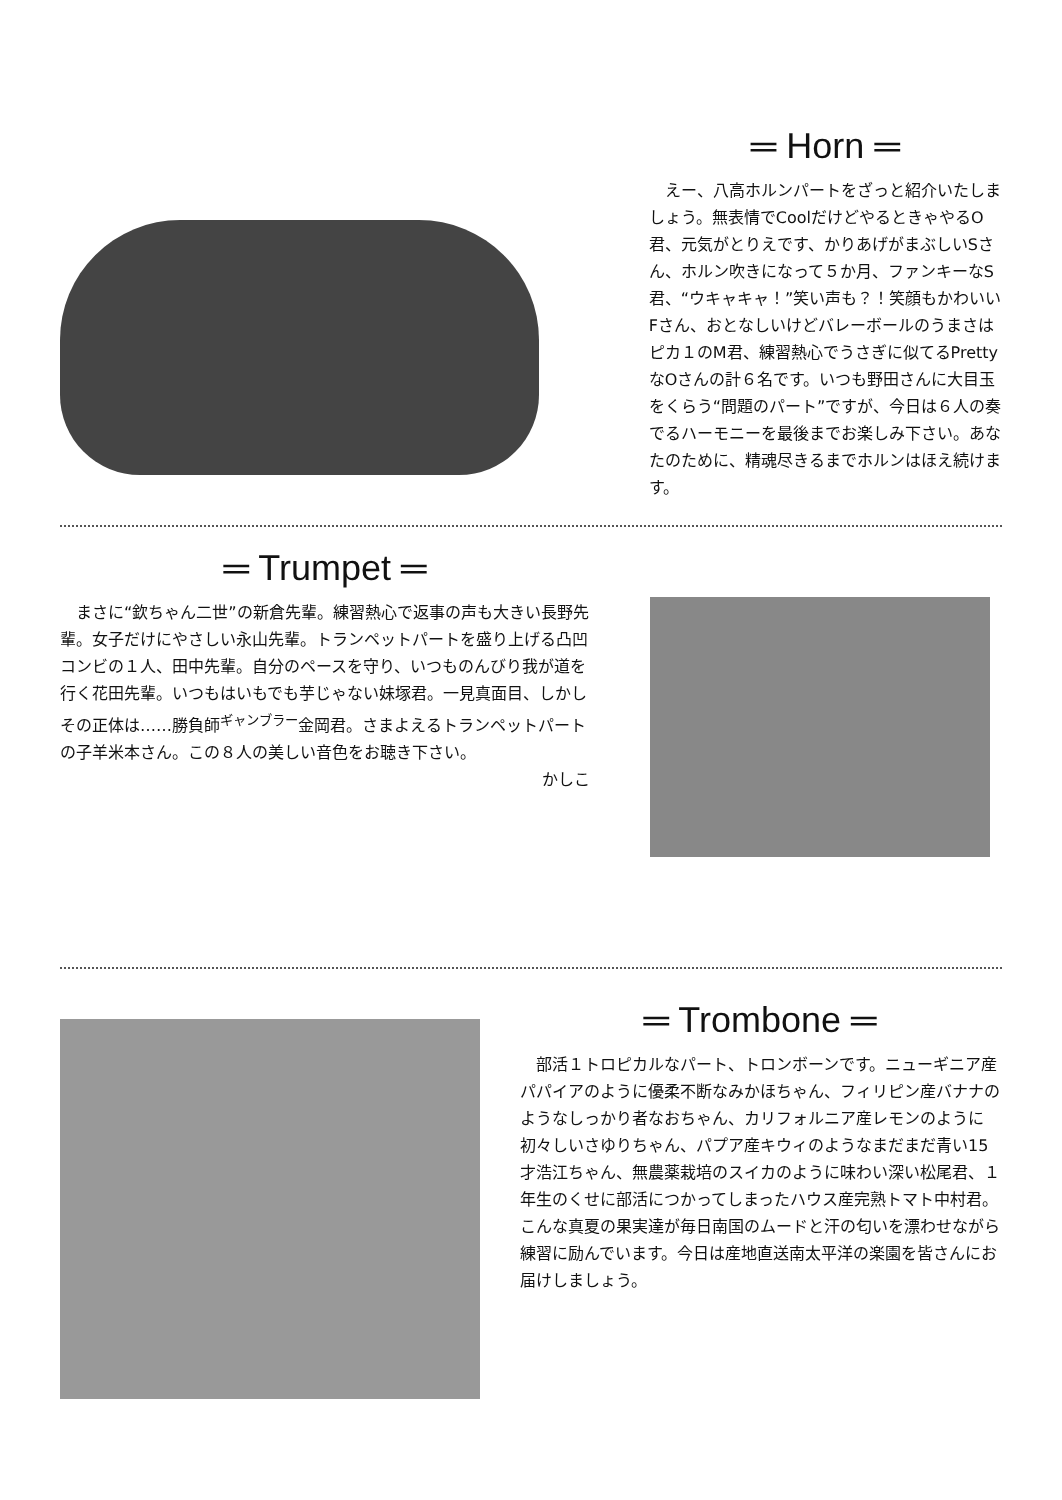═ Horn ═
　えー、八高ホルンパートをざっと紹介いたしましょう。無表情でCoolだけどやるときゃやるO君、元気がとりえです、かりあげがまぶしいSさん、ホルン吹きになって５か月、ファンキーなS君、“ウキャキャ！”笑い声も？！笑顔もかわいいFさん、おとなしいけどバレーボールのうまさはピカ１のM君、練習熱心でうさぎに似てるPrettyなOさんの計６名です。いつも野田さんに大目玉をくらう“問題のパート”ですが、今日は６人の奏でるハーモニーを最後までお楽しみ下さい。あなたのために、精魂尽きるまでホルンはほえ続けます。
═ Trumpet ═
　まさに“欽ちゃん二世”の新倉先輩。練習熱心で返事の声も大きい長野先輩。女子だけにやさしい永山先輩。トランペットパートを盛り上げる凸凹コンビの１人、田中先輩。自分のペースを守り、いつものんびり我が道を行く花田先輩。いつもはいもでも芋じゃない妹塚君。一見真面目、しかしその正体は……勝負師<sup>ギャンブラー</sup>金岡君。さまよえるトランペットパートの子羊米本さん。この８人の美しい音色をお聴き下さい。
かしこ
═ Trombone ═
　部活１トロピカルなパート、トロンボーンです。ニューギニア産パパイアのように優柔不断なみかほちゃん、フィリピン産バナナのようなしっかり者なおちゃん、カリフォルニア産レモンのように初々しいさゆりちゃん、パプア産キウィのようなまだまだ青い15才浩江ちゃん、無農薬栽培のスイカのように味わい深い松尾君、１年生のくせに部活につかってしまったハウス産完熟トマト中村君。こんな真夏の果実達が毎日南国のムードと汗の匂いを漂わせながら練習に励んでいます。今日は産地直送南太平洋の楽園を皆さんにお届けしましょう。